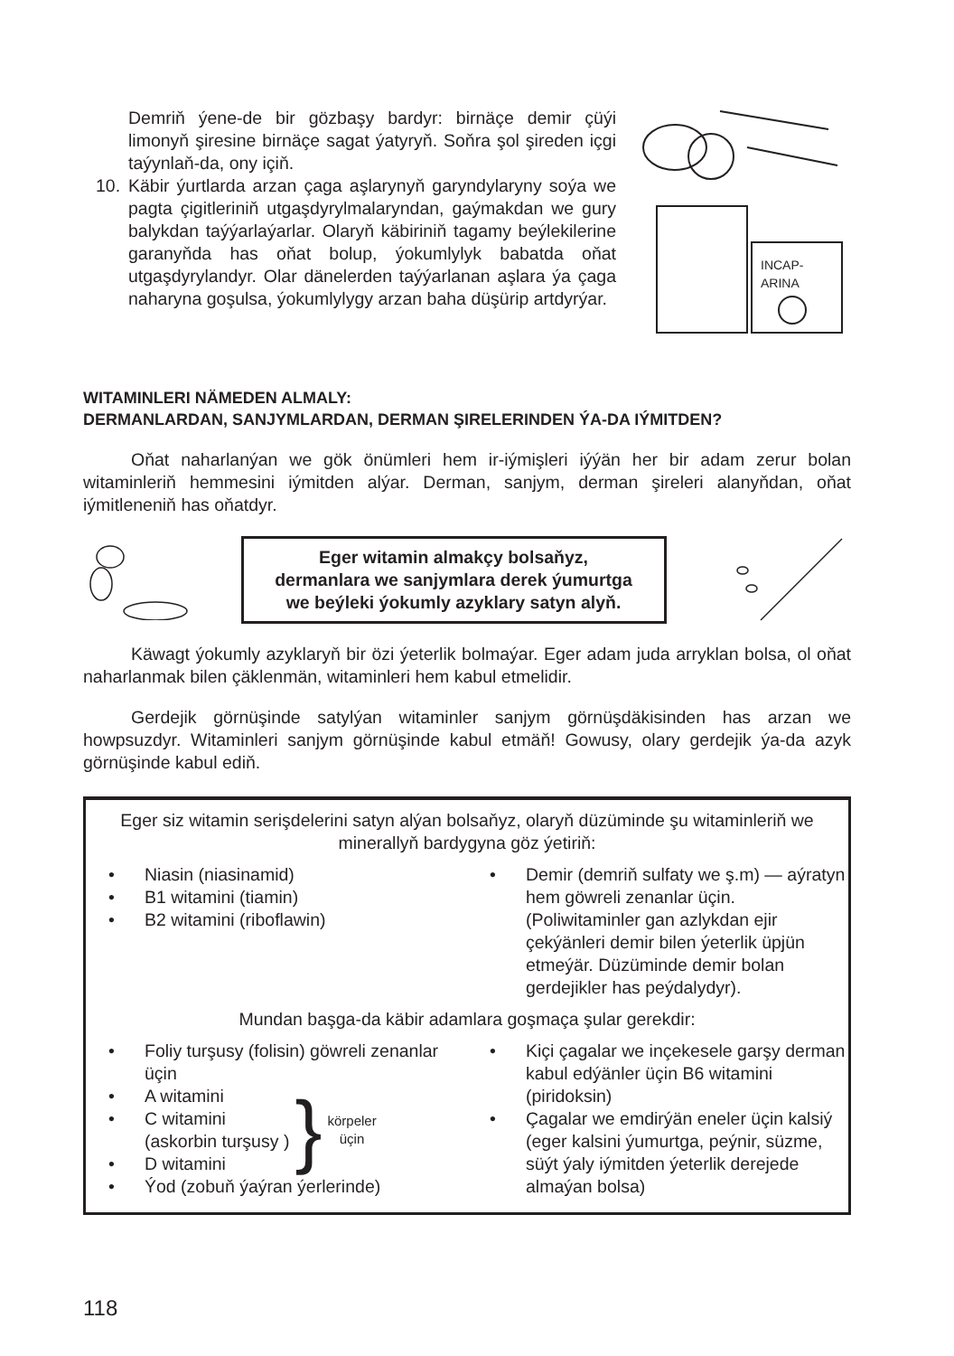Demriň ýene-de bir gözbaşy bardyr: birnäçe demir çüýi limonyň şiresine birnäçe sagat ýatyryň. Soňra şol şireden içgi taýynlaň-da, ony içiň.
10. Käbir ýurtlarda arzan çaga aşlarynyň garyndylaryny soýa we pagta çigitleriniň utgaşdyrylmalaryndan, gaýmakdan we gury balykdan taýýarlaýarlar. Olaryň käbiriniň tagamy beýlekilerine garanyňda has oňat bolup, ýokumlylyk babatda oňat utgaşdyrylandyr. Olar dänelerden taýýarlanan aşlara ýa çaga naharyna goşulsa, ýokumlylygy arzan baha düşürip artdyrýar.
INCAP-
ARINA
WITAMINLERI NÄMEDEN ALMALY:
DERMANLARDAN, SANJYMLARDAN, DERMAN ŞIRELERINDEN ÝA-DA IÝMITDEN?
Oňat naharlanýan we gök önümleri hem ir-iýmişleri iýýän her bir adam zerur bolan witaminleriň hemmesini iýmitden alýar. Derman, sanjym, derman şireleri alanyňdan, oňat iýmitleneniň has oňatdyr.
Eger witamin almakçy bolsaňyz,
dermanlara we sanjymlara derek ýumurtga
we beýleki ýokumly azyklary satyn alyň.
Käwagt ýokumly azyklaryň bir özi ýeterlik bolmaýar. Eger adam juda arryklan bolsa, ol oňat naharlanmak bilen çäklenmän, witaminleri hem kabul etmelidir.
Gerdejik görnüşinde satylýan witaminler sanjym görnüşdäkisinden has arzan we howpsuzdyr. Witaminleri sanjym görnüşinde kabul etmäň! Gowusy, olary gerdejik ýa-da azyk görnüşinde kabul ediň.
Eger siz witamin serişdelerini satyn alýan bolsaňyz, olaryň düzüminde şu witaminleriň we minerallyň bardygyna göz ýetiriň:
• Niasin (niasinamid)
• B1 witamini (tiamin)
• B2 witamini (riboflawin)
• Demir (demriň sulfaty we ş.m) — aýratyn hem göwreli zenanlar üçin. (Poliwitaminler gan azlykdan ejir çekýänleri demir bilen ýeterlik üpjün etmeýär. Düzüminde demir bolan gerdejikler has peýdalydyr).
Mundan başga-da käbir adamlara goşmaça şular gerekdir:
• Foliy turşusy (folisin) göwreli zenanlar üçin
• A witamini
• C witamini
(askorbin turşusy )
• D witamini
} körpeler
üçin
• Ýod (zobuň ýaýran ýerlerinde)
• Kiçi çagalar we inçekesele garşy derman kabul edýänler üçin B6 witamini (piridoksin)
• Çagalar we emdirýän eneler üçin kalsiý (eger kalsini ýumurtga, peýnir, süzme, süýt ýaly iýmitden ýeterlik derejede almaýan bolsa)
118